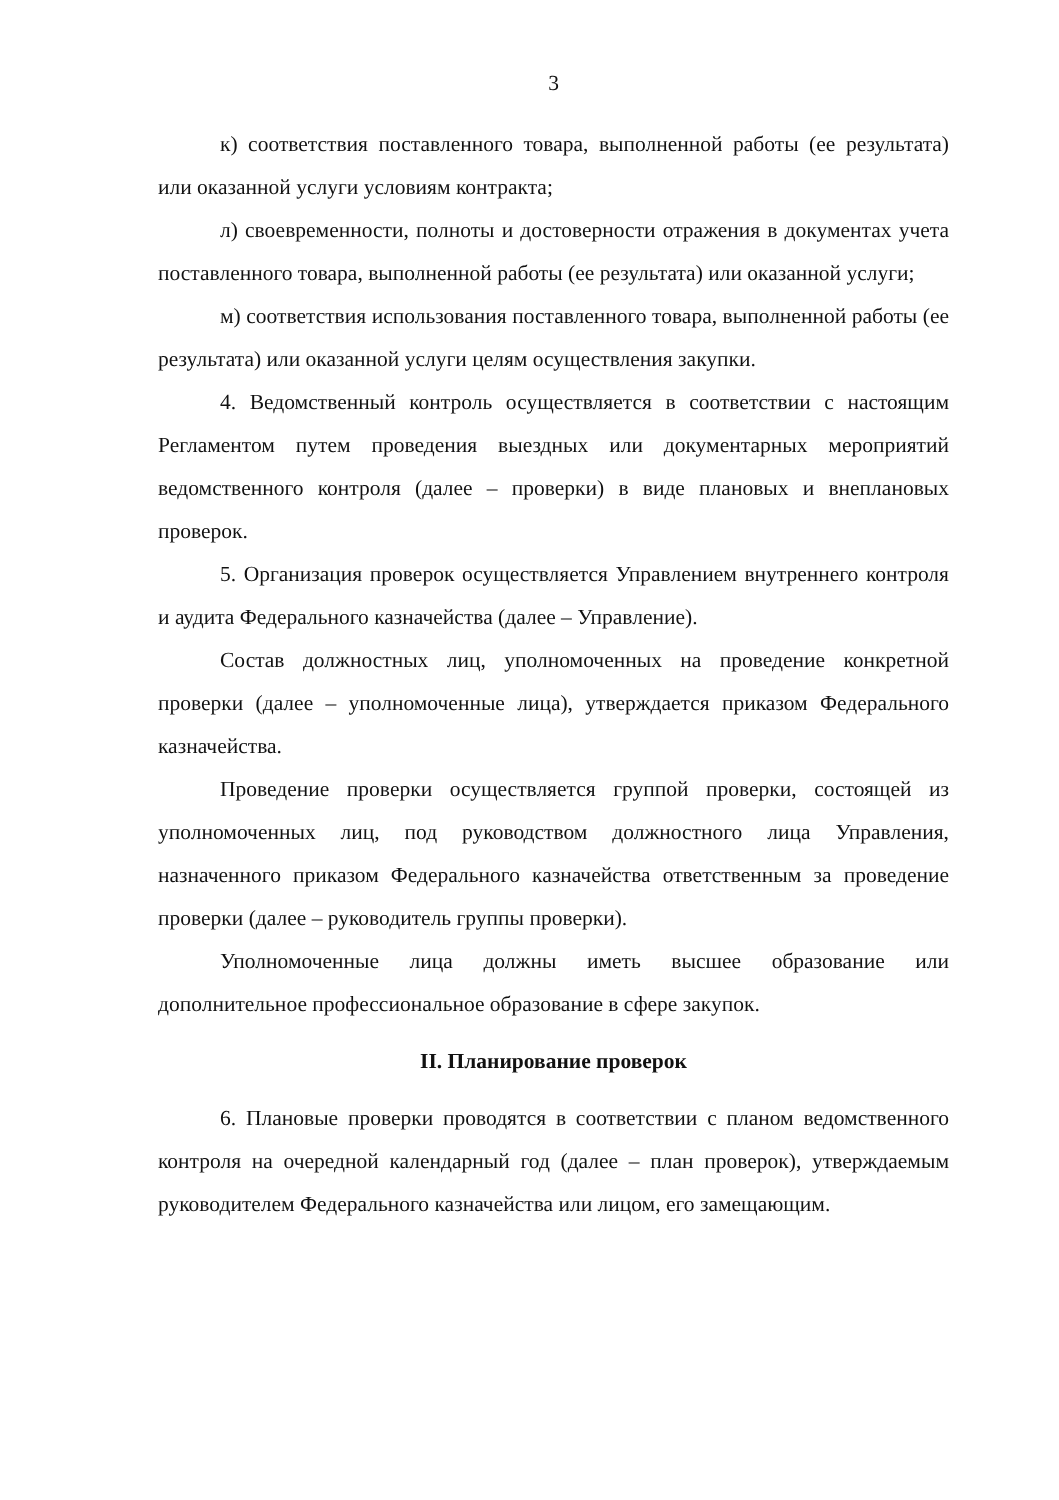3
к) соответствия поставленного товара, выполненной работы (ее результата) или оказанной услуги условиям контракта;
л) своевременности, полноты и достоверности отражения в документах учета поставленного товара, выполненной работы (ее результата) или оказанной услуги;
м) соответствия использования поставленного товара, выполненной работы (ее результата) или оказанной услуги целям осуществления закупки.
4. Ведомственный контроль осуществляется в соответствии с настоящим Регламентом путем проведения выездных или документарных мероприятий ведомственного контроля (далее – проверки) в виде плановых и внеплановых проверок.
5. Организация проверок осуществляется Управлением внутреннего контроля и аудита Федерального казначейства (далее – Управление).
Состав должностных лиц, уполномоченных на проведение конкретной проверки (далее – уполномоченные лица), утверждается приказом Федерального казначейства.
Проведение проверки осуществляется группой проверки, состоящей из уполномоченных лиц, под руководством должностного лица Управления, назначенного приказом Федерального казначейства ответственным за проведение проверки (далее – руководитель группы проверки).
Уполномоченные лица должны иметь высшее образование или дополнительное профессиональное образование в сфере закупок.
II. Планирование проверок
6. Плановые проверки проводятся в соответствии с планом ведомственного контроля на очередной календарный год (далее – план проверок), утверждаемым руководителем Федерального казначейства или лицом, его замещающим.